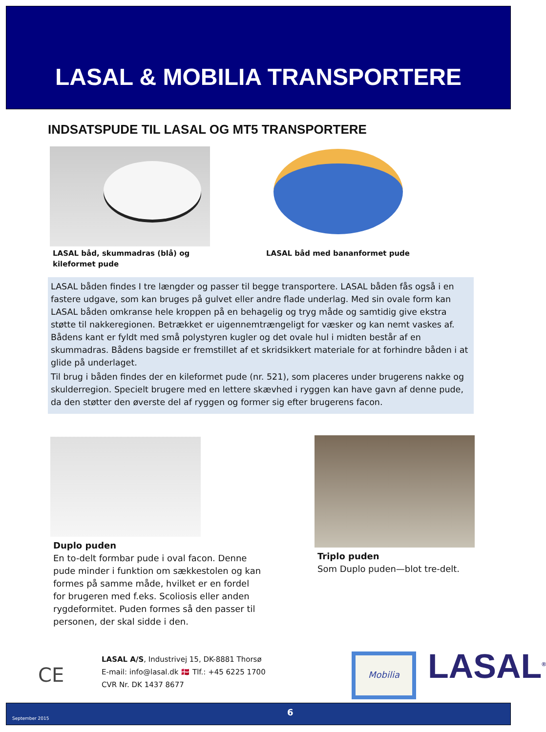LASAL & MOBILIA TRANSPORTERE
INDSATSPUDE TIL LASAL OG MT5 TRANSPORTERE
LASAL båd, skummadras (blå) og
kileformet pude
LASAL båd med bananformet pude
LASAL båden findes I tre længder og passer til begge transportere. LASAL båden fås også i en fastere udgave, som kan bruges på gulvet eller andre flade underlag. Med sin ovale form kan LASAL båden omkranse hele kroppen på en behagelig og tryg måde og samtidig give ekstra støtte til nakkeregionen. Betrækket er uigennemtrængeligt for væsker og kan nemt vaskes af. Bådens kant er fyldt med små polystyren kugler og det ovale hul i midten består af en skummadras. Bådens bagside er fremstillet af et skridsikkert materiale for at forhindre båden i at glide på underlaget.
Til brug i båden findes der en kileformet pude (nr. 521), som placeres under brugerens nakke og skulderregion. Specielt brugere med en lettere skævhed i ryggen kan have gavn af denne pude, da den støtter den øverste del af ryggen og former sig efter brugerens facon.
Duplo puden
En to-delt formbar pude i oval facon. Denne pude minder i funktion om sækkestolen og kan formes på samme måde, hvilket er en fordel for brugeren med f.eks. Scoliosis eller anden rygdeformitet. Puden formes så den passer til personen, der skal sidde i den.
Triplo puden
Som Duplo puden—blot tre-delt.
CE
LASAL A/S, Industrivej 15, DK-8881 Thorsø
E-mail: info@lasal.dk 🇩🇰 Tlf.: +45 6225 1700
CVR Nr. DK 1437 8677
Mobilia LASAL<sup>®</sup>
September 2015
6